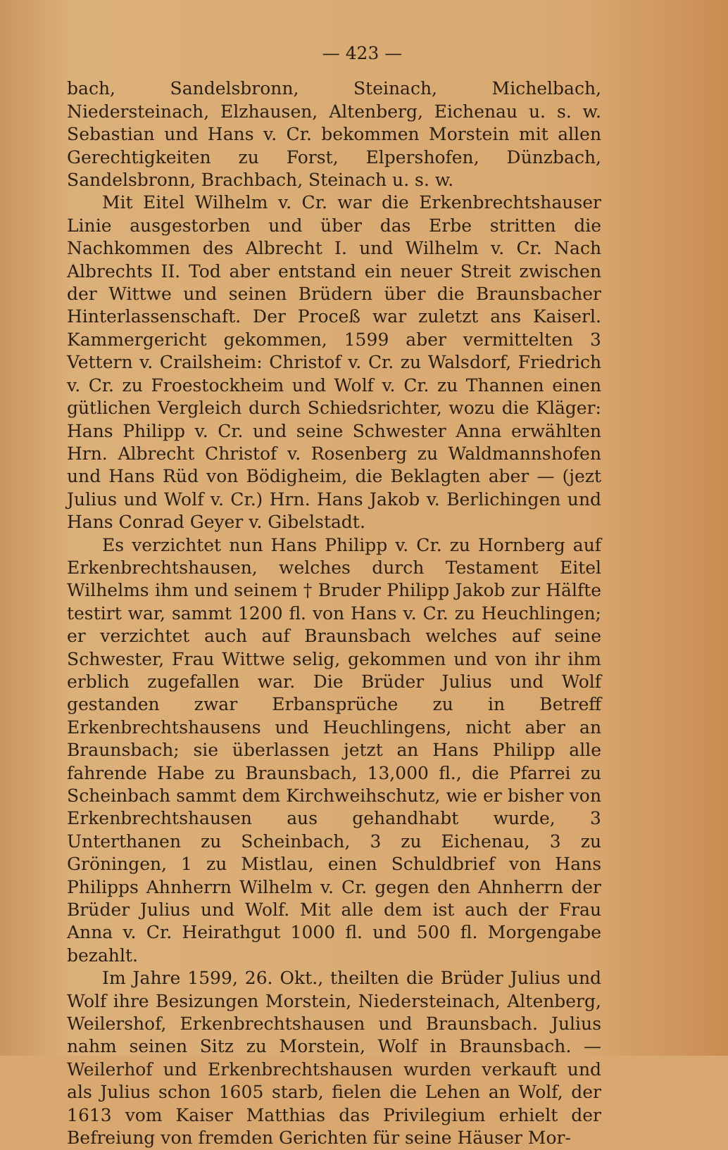— 423 —
bach, Sandelsbronn, Steinach, Michelbach, Niedersteinach, Elzhausen, Altenberg, Eichenau u. s. w. Sebastian und Hans v. Cr. bekommen Morstein mit allen Gerechtigkeiten zu Forst, Elpershofen, Dünzbach, Sandelsbronn, Brachbach, Steinach u. s. w.
Mit Eitel Wilhelm v. Cr. war die Erkenbrechtshauser Linie ausgestorben und über das Erbe stritten die Nachkommen des Albrecht I. und Wilhelm v. Cr. Nach Albrechts II. Tod aber entstand ein neuer Streit zwischen der Wittwe und seinen Brüdern über die Braunsbacher Hinterlassenschaft. Der Proceß war zuletzt ans Kaiserl. Kammergericht gekommen, 1599 aber vermittelten 3 Vettern v. Crailsheim: Christof v. Cr. zu Walsdorf, Friedrich v. Cr. zu Froestockheim und Wolf v. Cr. zu Thannen einen gütlichen Vergleich durch Schiedsrichter, wozu die Kläger: Hans Philipp v. Cr. und seine Schwester Anna erwählten Hrn. Albrecht Christof v. Rosenberg zu Waldmannshofen und Hans Rüd von Bödigheim, die Beklagten aber — (jezt Julius und Wolf v. Cr.) Hrn. Hans Jakob v. Berlichingen und Hans Conrad Geyer v. Gibelstadt.
Es verzichtet nun Hans Philipp v. Cr. zu Hornberg auf Erkenbrechtshausen, welches durch Testament Eitel Wilhelms ihm und seinem † Bruder Philipp Jakob zur Hälfte testirt war, sammt 1200 fl. von Hans v. Cr. zu Heuchlingen; er verzichtet auch auf Braunsbach welches auf seine Schwester, Frau Wittwe selig, gekommen und von ihr ihm erblich zugefallen war. Die Brüder Julius und Wolf gestanden zwar Erbansprüche zu in Betreff Erkenbrechtshausens und Heuchlingens, nicht aber an Braunsbach; sie überlassen jetzt an Hans Philipp alle fahrende Habe zu Braunsbach, 13,000 fl., die Pfarrei zu Scheinbach sammt dem Kirchweihschutz, wie er bisher von Erkenbrechtshausen aus gehandhabt wurde, 3 Unterthanen zu Scheinbach, 3 zu Eichenau, 3 zu Gröningen, 1 zu Mistlau, einen Schuldbrief von Hans Philipps Ahnherrn Wilhelm v. Cr. gegen den Ahnherrn der Brüder Julius und Wolf. Mit alle dem ist auch der Frau Anna v. Cr. Heirathgut 1000 fl. und 500 fl. Morgengabe bezahlt.
Im Jahre 1599, 26. Okt., theilten die Brüder Julius und Wolf ihre Besizungen Morstein, Niedersteinach, Altenberg, Weilershof, Erkenbrechtshausen und Braunsbach. Julius nahm seinen Sitz zu Morstein, Wolf in Braunsbach. — Weilerhof und Erkenbrechtshausen wurden verkauft und als Julius schon 1605 starb, fielen die Lehen an Wolf, der 1613 vom Kaiser Matthias das Privilegium erhielt der Befreiung von fremden Gerichten für seine Häuser Mor-